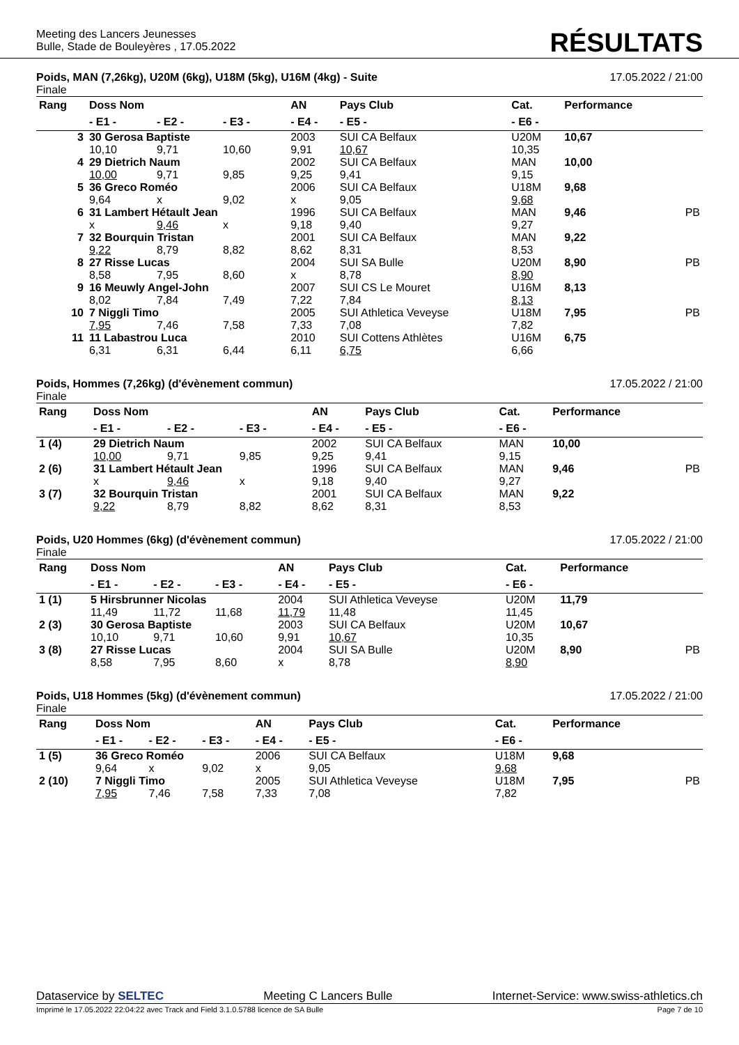Meeting des Lancers Jeunesses
Bulle, Stade de Bouleyères , 17.05.2022
RÉSULTATS
Poids, MAN (7,26kg), U20M (6kg), U18M (5kg), U16M (4kg) - Suite 17.05.2022 / 21:00
Finale
| Rang | Doss Nom | | | AN | Pays Club | Cat. | Performance | |
| --- | --- | --- | --- | --- | --- | --- | --- | --- |
| | - E1 - | - E2 - | - E3 - | - E4 - | - E5 - | - E6 - | | |
| 3 | 30 Gerosa Baptiste | | | 2003 | SUI CA Belfaux | U20M | 10,67 | |
| | 10,10 | 9,71 | 10,60 | 9,91 | 10,67 | 10,35 | | |
| 4 | 29 Dietrich Naum | | | 2002 | SUI CA Belfaux | MAN | 10,00 | |
| | 10,00 | 9,71 | 9,85 | 9,25 | 9,41 | 9,15 | | |
| 5 | 36 Greco Roméo | | | 2006 | SUI CA Belfaux | U18M | 9,68 | |
| | 9,64 | x | 9,02 | x | 9,05 | 9,68 | | |
| 6 | 31 Lambert Hétault Jean | | | 1996 | SUI CA Belfaux | MAN | 9,46 | PB |
| | x | 9,46 | x | 9,18 | 9,40 | 9,27 | | |
| 7 | 32 Bourquin Tristan | | | 2001 | SUI CA Belfaux | MAN | 9,22 | |
| | 9,22 | 8,79 | 8,82 | 8,62 | 8,31 | 8,53 | | |
| 8 | 27 Risse Lucas | | | 2004 | SUI SA Bulle | U20M | 8,90 | PB |
| | 8,58 | 7,95 | 8,60 | x | 8,78 | 8,90 | | |
| 9 | 16 Meuwly Angel-John | | | 2007 | SUI CS Le Mouret | U16M | 8,13 | |
| | 8,02 | 7,84 | 7,49 | 7,22 | 7,84 | 8,13 | | |
| 10 | 7 Niggli Timo | | | 2005 | SUI Athletica Veveyse | U18M | 7,95 | PB |
| | 7,95 | 7,46 | 7,58 | 7,33 | 7,08 | 7,82 | | |
| 11 | 11 Labastrou Luca | | | 2010 | SUI Cottens Athlètes | U16M | 6,75 | |
| | 6,31 | 6,31 | 6,44 | 6,11 | 6,75 | 6,66 | | |
Poids, Hommes (7,26kg) (d'évènement commun) 17.05.2022 / 21:00
Finale
| Rang | Doss Nom | | | AN | Pays Club | Cat. | Performance | |
| --- | --- | --- | --- | --- | --- | --- | --- | --- |
| | - E1 - | - E2 - | - E3 - | - E4 - | - E5 - | - E6 - | | |
| 1 (4) | 29 Dietrich Naum | | | 2002 | SUI CA Belfaux | MAN | 10,00 | |
| | 10,00 | 9,71 | 9,85 | 9,25 | 9,41 | 9,15 | | |
| 2 (6) | 31 Lambert Hétault Jean | | | 1996 | SUI CA Belfaux | MAN | 9,46 | PB |
| | x | 9,46 | x | 9,18 | 9,40 | 9,27 | | |
| 3 (7) | 32 Bourquin Tristan | | | 2001 | SUI CA Belfaux | MAN | 9,22 | |
| | 9,22 | 8,79 | 8,82 | 8,62 | 8,31 | 8,53 | | |
Poids, U20 Hommes (6kg) (d'évènement commun) 17.05.2022 / 21:00
Finale
| Rang | Doss Nom | | | AN | Pays Club | Cat. | Performance | |
| --- | --- | --- | --- | --- | --- | --- | --- | --- |
| | - E1 - | - E2 - | - E3 - | - E4 - | - E5 - | - E6 - | | |
| 1 (1) | 5 Hirsbrunner Nicolas | | | 2004 | SUI Athletica Veveyse | U20M | 11,79 | |
| | 11,49 | 11,72 | 11,68 | 11,79 | 11,48 | 11,45 | | |
| 2 (3) | 30 Gerosa Baptiste | | | 2003 | SUI CA Belfaux | U20M | 10,67 | |
| | 10,10 | 9,71 | 10,60 | 9,91 | 10,67 | 10,35 | | |
| 3 (8) | 27 Risse Lucas | | | 2004 | SUI SA Bulle | U20M | 8,90 | PB |
| | 8,58 | 7,95 | 8,60 | x | 8,78 | 8,90 | | |
Poids, U18 Hommes (5kg) (d'évènement commun) 17.05.2022 / 21:00
Finale
| Rang | Doss Nom | | | AN | Pays Club | Cat. | Performance | |
| --- | --- | --- | --- | --- | --- | --- | --- | --- |
| | - E1 - | - E2 - | - E3 - | - E4 - | - E5 - | - E6 - | | |
| 1 (5) | 36 Greco Roméo | | | 2006 | SUI CA Belfaux | U18M | 9,68 | |
| | 9,64 | x | 9,02 | x | 9,05 | 9,68 | | |
| 2 (10) | 7 Niggli Timo | | | 2005 | SUI Athletica Veveyse | U18M | 7,95 | PB |
| | 7,95 | 7,46 | 7,58 | 7,33 | 7,08 | 7,82 | | |
Dataservice by SELTEC Meeting C Lancers Bulle Internet-Service: www.swiss-athletics.ch
Imprimé le 17.05.2022 22:04:22 avec Track and Field 3.1.0.5788 licence de SA Bulle Page 7 de 10